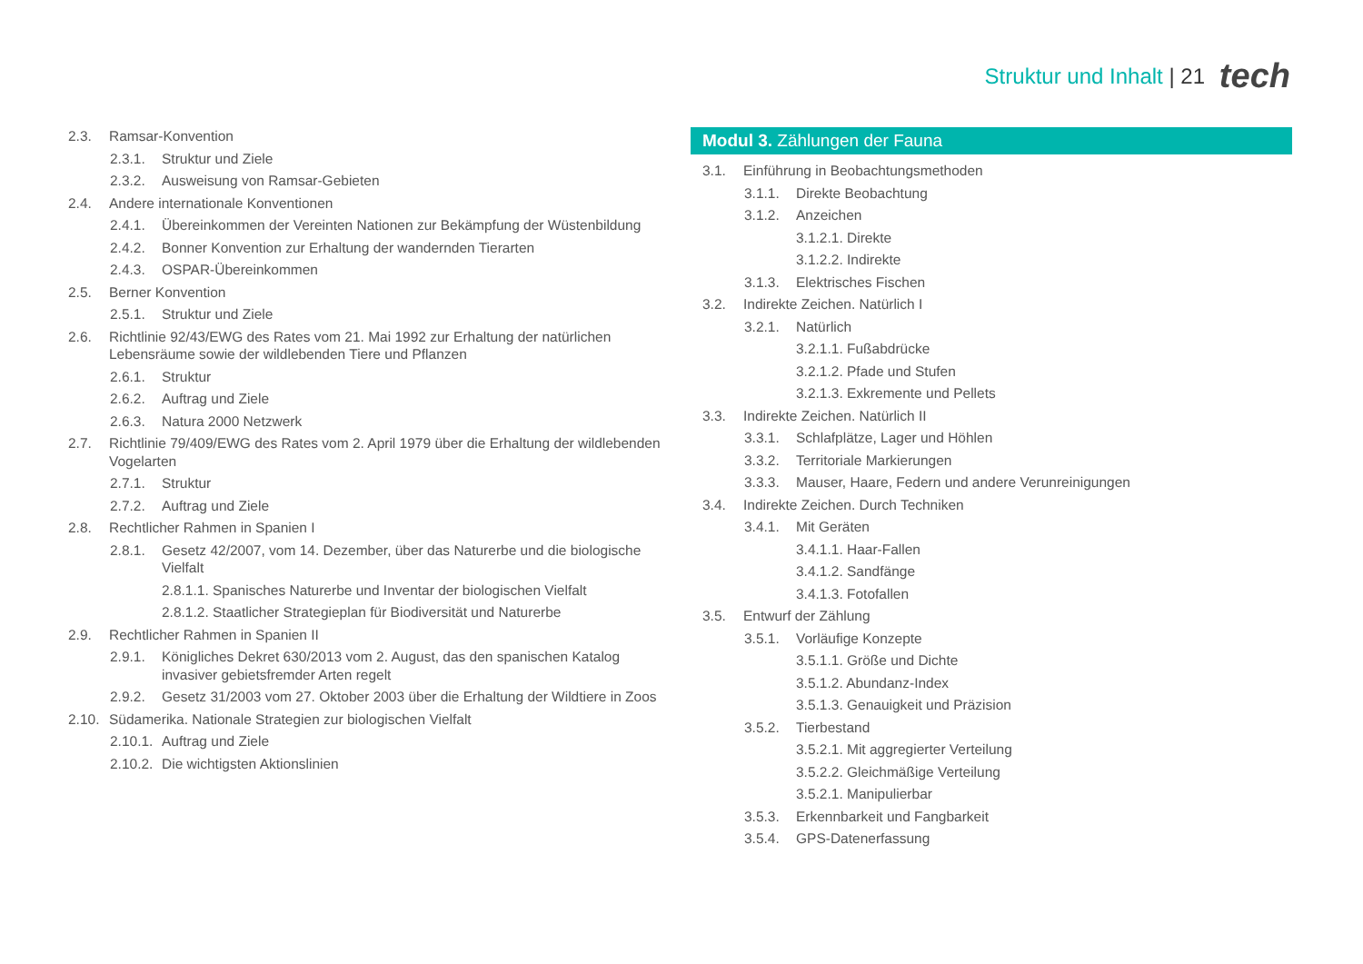Struktur und Inhalt | 21 tech
2.3. Ramsar-Konvention
2.3.1. Struktur und Ziele
2.3.2. Ausweisung von Ramsar-Gebieten
2.4. Andere internationale Konventionen
2.4.1. Übereinkommen der Vereinten Nationen zur Bekämpfung der Wüstenbildung
2.4.2. Bonner Konvention zur Erhaltung der wandernden Tierarten
2.4.3. OSPAR-Übereinkommen
2.5. Berner Konvention
2.5.1. Struktur und Ziele
2.6. Richtlinie 92/43/EWG des Rates vom 21. Mai 1992 zur Erhaltung der natürlichen Lebensräume sowie der wildlebenden Tiere und Pflanzen
2.6.1. Struktur
2.6.2. Auftrag und Ziele
2.6.3. Natura 2000 Netzwerk
2.7. Richtlinie 79/409/EWG des Rates vom 2. April 1979 über die Erhaltung der wildlebenden Vogelarten
2.7.1. Struktur
2.7.2. Auftrag und Ziele
2.8. Rechtlicher Rahmen in Spanien I
2.8.1. Gesetz 42/2007, vom 14. Dezember, über das Naturerbe und die biologische Vielfalt
2.8.1.1. Spanisches Naturerbe und Inventar der biologischen Vielfalt
2.8.1.2. Staatlicher Strategieplan für Biodiversität und Naturerbe
2.9. Rechtlicher Rahmen in Spanien II
2.9.1. Königliches Dekret 630/2013 vom 2. August, das den spanischen Katalog invasiver gebietsfremder Arten regelt
2.9.2. Gesetz 31/2003 vom 27. Oktober 2003 über die Erhaltung der Wildtiere in Zoos
2.10. Südamerika. Nationale Strategien zur biologischen Vielfalt
2.10.1. Auftrag und Ziele
2.10.2. Die wichtigsten Aktionslinien
Modul 3. Zählungen der Fauna
3.1. Einführung in Beobachtungsmethoden
3.1.1. Direkte Beobachtung
3.1.2. Anzeichen
3.1.2.1. Direkte
3.1.2.2. Indirekte
3.1.3. Elektrisches Fischen
3.2. Indirekte Zeichen. Natürlich I
3.2.1. Natürlich
3.2.1.1. Fußabdrücke
3.2.1.2. Pfade und Stufen
3.2.1.3. Exkremente und Pellets
3.3. Indirekte Zeichen. Natürlich II
3.3.1. Schlafplätze, Lager und Höhlen
3.3.2. Territoriale Markierungen
3.3.3. Mauser, Haare, Federn und andere Verunreinigungen
3.4. Indirekte Zeichen. Durch Techniken
3.4.1. Mit Geräten
3.4.1.1. Haar-Fallen
3.4.1.2. Sandfänge
3.4.1.3. Fotofallen
3.5. Entwurf der Zählung
3.5.1. Vorläufige Konzepte
3.5.1.1. Größe und Dichte
3.5.1.2. Abundanz-Index
3.5.1.3. Genauigkeit und Präzision
3.5.2. Tierbestand
3.5.2.1. Mit aggregierter Verteilung
3.5.2.2. Gleichmäßige Verteilung
3.5.2.1. Manipulierbar
3.5.3. Erkennbarkeit und Fangbarkeit
3.5.4. GPS-Datenerfassung